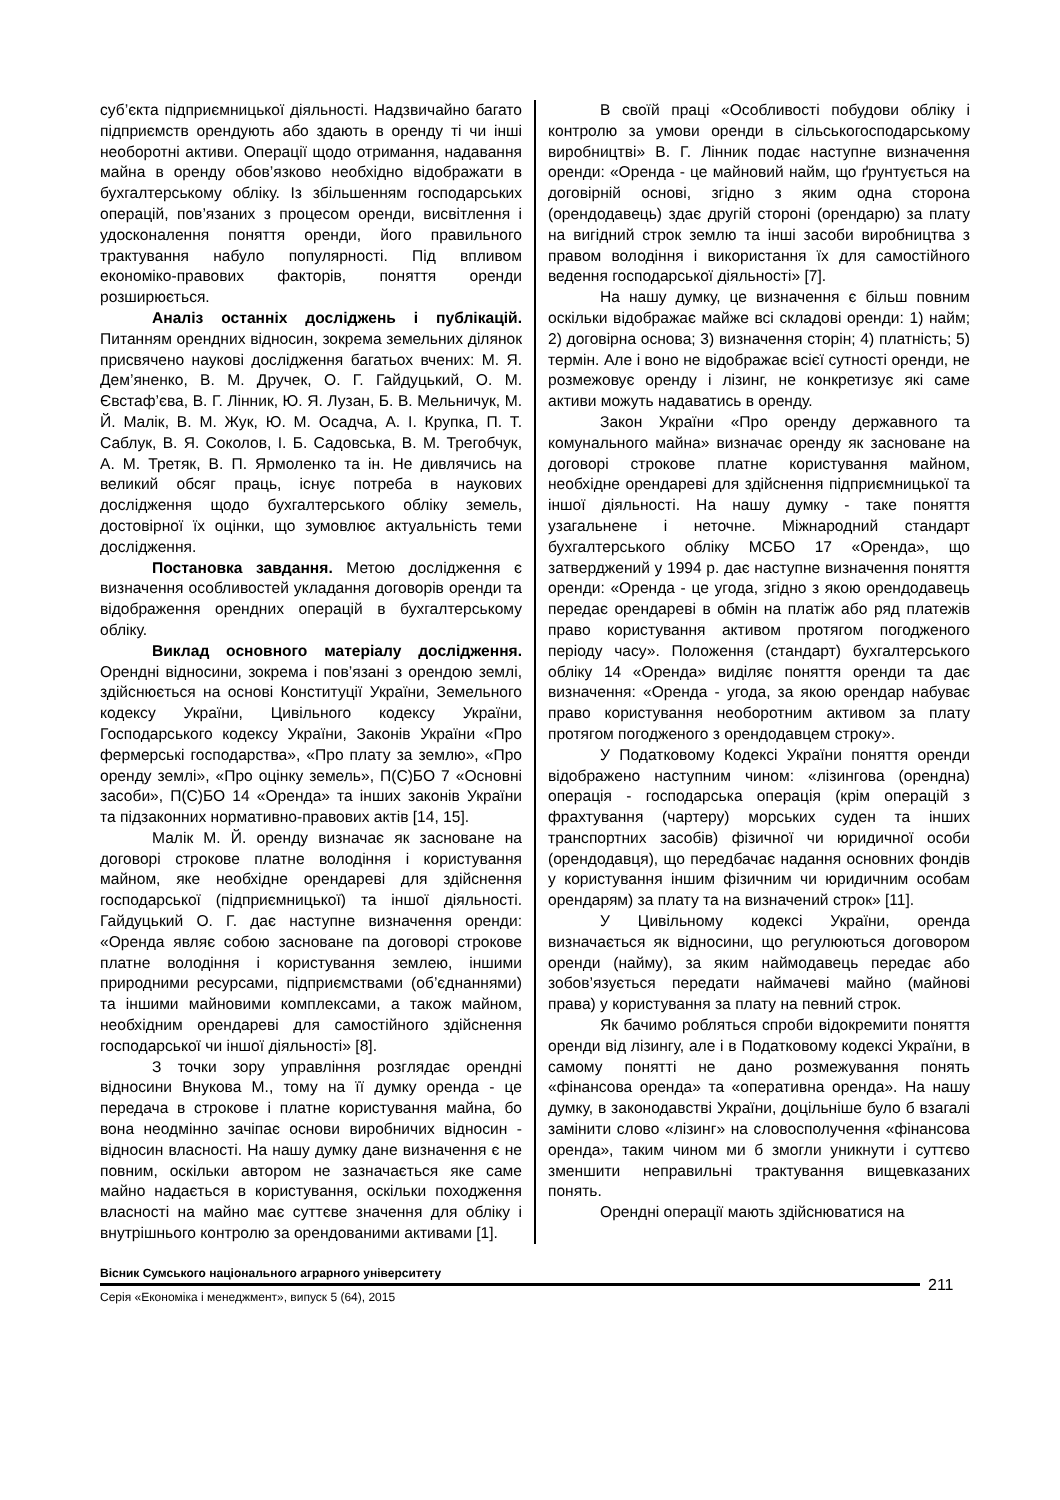суб’єкта підприємницької діяльності. Надзвичайно багато підприємств орендують або здають в оренду ті чи інші необоротні активи. Операції щодо отримання, надавання майна в оренду обов’язково необхідно відображати в бухгалтерському обліку. Із збільшенням господарських операцій, пов’язаних з процесом оренди, висвітлення і удосконалення поняття оренди, його правильного трактування набуло популярності. Під впливом економіко-правових факторів, поняття оренди розширюється.
Аналіз останніх досліджень і публікацій. Питанням орендних відносин, зокрема земельних ділянок присвячено наукові дослідження багатьох вчених: М. Я. Дем’яненко, В. М. Дручек, О. Г. Гайдуцький, О. М. Євстаф’єва, В. Г. Лінник, Ю. Я. Лузан, Б. В. Мельничук, М. Й. Малік, В. М. Жук, Ю. М. Осадча, А. І. Крупка, П. Т. Саблук, В. Я. Соколов, І. Б. Садовська, В. М. Трегобчук, А. М. Третяк, В. П. Ярмоленко та ін. Не дивлячись на великий обсяг праць, існує потреба в наукових дослідження щодо бухгалтерського обліку земель, достовірної їх оцінки, що зумовлює актуальність теми дослідження.
Постановка завдання. Метою дослідження є визначення особливостей укладання договорів оренди та відображення орендних операцій в бухгалтерському обліку.
Виклад основного матеріалу дослідження. Орендні відносини, зокрема і пов’язані з орендою землі, здійснюється на основі Конституції України, Земельного кодексу України, Цивільного кодексу України, Господарського кодексу України, Законів України «Про фермерські господарства», «Про плату за землю», «Про оренду землі», «Про оцінку земель», П(С)БО 7 «Основні засоби», П(С)БО 14 «Оренда» та інших законів України та підзаконних нормативно-правових актів [14, 15].
Малік М. Й. оренду визначає як засноване на договорі строкове платне володіння і користування майном, яке необхідне орендареві для здійснення господарської (підприємницької) та іншої діяльності. Гайдуцький О. Г. дає наступне визначення оренди: «Оренда являє собою засноване па договорі строкове платне володіння і користування землею, іншими природними ресурсами, підприємствами (об’єднаннями) та іншими майновими комплексами, а також майном, необхідним орендареві для самостійного здійснення господарської чи іншої діяльності» [8].
З точки зору управління розглядає орендні відносини Внукова М., тому на її думку оренда - це передача в строкове і платне користування майна, бо вона неодмінно зачіпає основи виробничих відносин - відносин власності. На нашу думку дане визначення є не повним, оскільки автором не зазначається яке саме майно надається в користування, оскільки походження власності на майно має суттєве значення для обліку і внутрішнього контролю за орендованими активами [1].
В своїй праці «Особливості побудови обліку і контролю за умови оренди в сільськогосподарському виробництві» В. Г. Лінник подає наступне визначення оренди: «Оренда - це майновий найм, що ґрунтується на договірній основі, згідно з яким одна сторона (орендодавець) здає другій стороні (орендарю) за плату на вигідний строк землю та інші засоби виробництва з правом володіння і використання їх для самостійного ведення господарської діяльності» [7].
На нашу думку, це визначення є більш повним оскільки відображає майже всі складові оренди: 1) найм; 2) договірна основа; 3) визначення сторін; 4) платність; 5) термін. Але і воно не відображає всієї сутності оренди, не розмежовує оренду і лізинг, не конкретизує які саме активи можуть надаватись в оренду.
Закон України «Про оренду державного та комунального майна» визначає оренду як засноване на договорі строкове платне користування майном, необхідне орендареві для здійснення підприємницької та іншої діяльності. На нашу думку - таке поняття узагальнене і неточне. Міжнародний стандарт бухгалтерського обліку МСБО 17 «Оренда», що затверджений у 1994 р. дає наступне визначення поняття оренди: «Оренда - це угода, згідно з якою орендодавець передає орендареві в обмін на платіж або ряд платежів право користування активом протягом погодженого періоду часу». Положення (стандарт) бухгалтерського обліку 14 «Оренда» виділяє поняття оренди та дає визначення: «Оренда - угода, за якою орендар набуває право користування необоротним активом за плату протягом погодженого з орендодавцем строку».
У Податковому Кодексі України поняття оренди відображено наступним чином: «лізингова (орендна) операція - господарська операція (крім операцій з фрахтування (чартеру) морських суден та інших транспортних засобів) фізичної чи юридичної особи (орендодавця), що передбачає надання основних фондів у користування іншим фізичним чи юридичним особам орендарям) за плату та на визначений строк» [11].
У Цивільному кодексі України, оренда визначається як відносини, що регулюються договором оренди (найму), за яким наймодавець передає або зобов’язується передати наймачеві майно (майнові права) у користування за плату на певний строк.
Як бачимо робляться спроби відокремити поняття оренди від лізингу, але і в Податковому кодексі України, в самому понятті не дано розмежування понять «фінансова оренда» та «оперативна оренда». На нашу думку, в законодавстві України, доцільніше було б взагалі замінити слово «лізинг» на словосполучення «фінансова оренда», таким чином ми б змогли уникнути і суттєво зменшити неправильні трактування вищевказаних понять.
Орендні операції мають здійснюватися на
Вісник Сумського національного аграрного університету
Серія «Економіка і менеджмент», випуск 5 (64), 2015
211